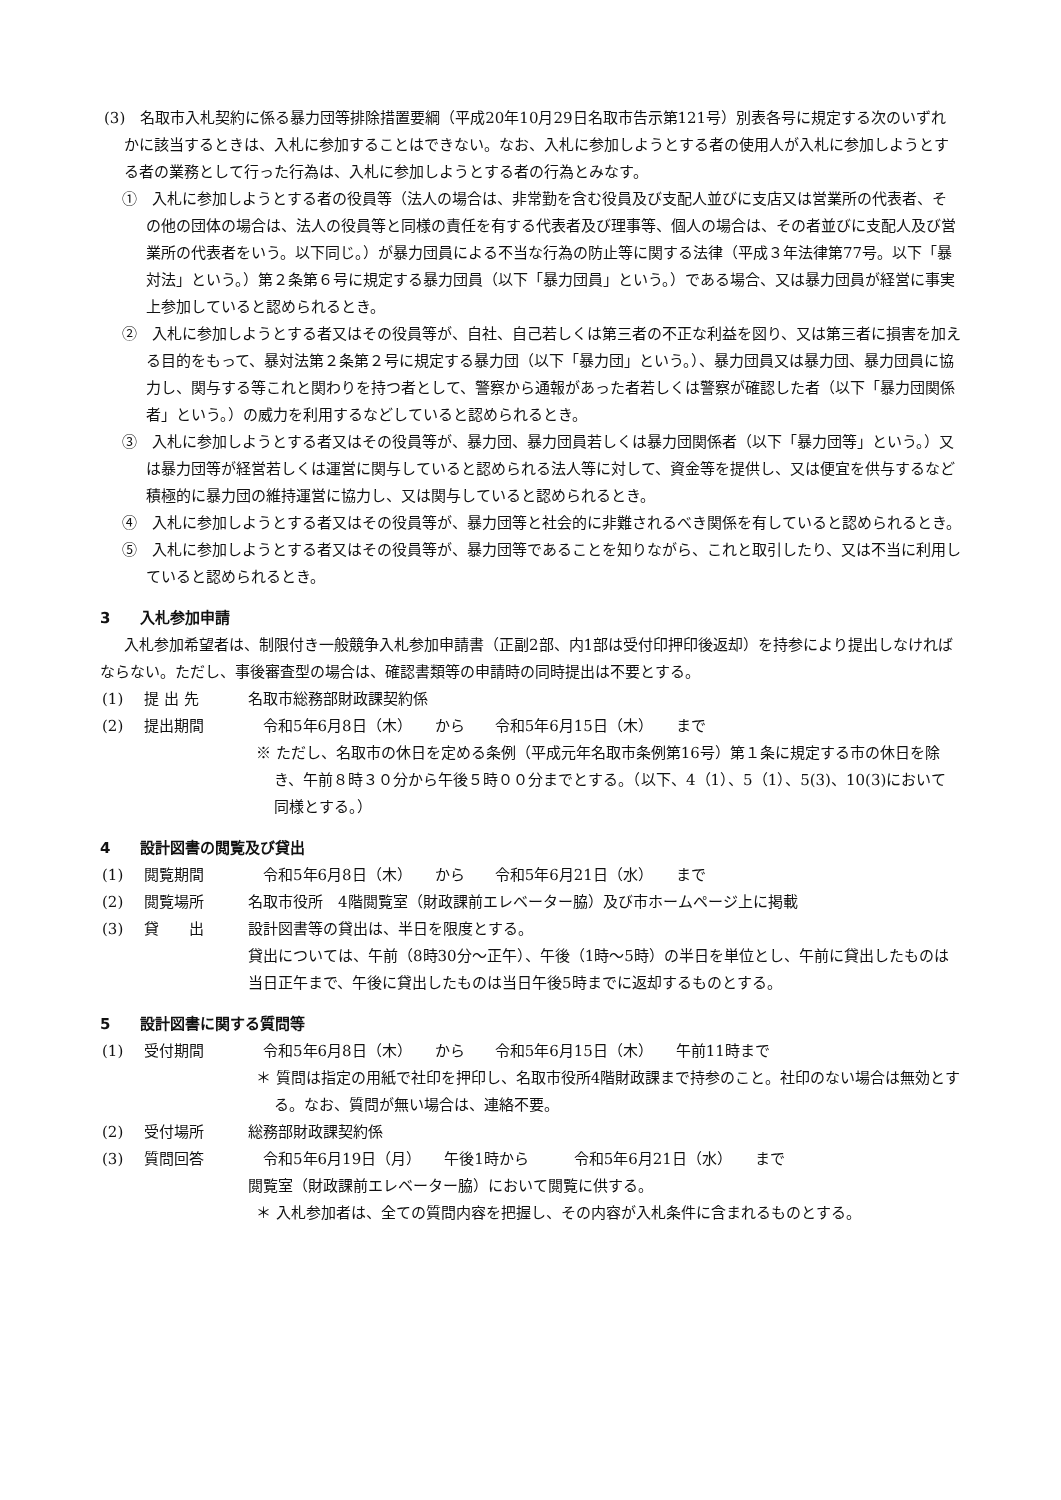(3)　名取市入札契約に係る暴力団等排除措置要綱（平成20年10月29日名取市告示第121号）別表各号に規定する次のいずれかに該当するときは、入札に参加することはできない。なお、入札に参加しようとする者の使用人が入札に参加しようとする者の業務として行った行為は、入札に参加しようとする者の行為とみなす。
①　入札に参加しようとする者の役員等（法人の場合は、非常勤を含む役員及び支配人並びに支店又は営業所の代表者、その他の団体の場合は、法人の役員等と同様の責任を有する代表者及び理事等、個人の場合は、その者並びに支配人及び営業所の代表者をいう。以下同じ。）が暴力団員による不当な行為の防止等に関する法律（平成３年法律第77号。以下「暴対法」という。）第２条第６号に規定する暴力団員（以下「暴力団員」という。）である場合、又は暴力団員が経営に事実上参加していると認められるとき。
②　入札に参加しようとする者又はその役員等が、自社、自己若しくは第三者の不正な利益を図り、又は第三者に損害を加える目的をもって、暴対法第２条第２号に規定する暴力団（以下「暴力団」という。）、暴力団員又は暴力団、暴力団員に協力し、関与する等これと関わりを持つ者として、警察から通報があった者若しくは警察が確認した者（以下「暴力団関係者」という。）の威力を利用するなどしていると認められるとき。
③　入札に参加しようとする者又はその役員等が、暴力団、暴力団員若しくは暴力団関係者（以下「暴力団等」という。）又は暴力団等が経営若しくは運営に関与していると認められる法人等に対して、資金等を提供し、又は便宜を供与するなど積極的に暴力団の維持運営に協力し、又は関与していると認められるとき。
④　入札に参加しようとする者又はその役員等が、暴力団等と社会的に非難されるべき関係を有していると認められるとき。
⑤　入札に参加しようとする者又はその役員等が、暴力団等であることを知りながら、これと取引したり、又は不当に利用していると認められるとき。
3　　入札参加申請
入札参加希望者は、制限付き一般競争入札参加申請書（正副2部、内1部は受付印押印後返却）を持参により提出しなければならない。ただし、事後審査型の場合は、確認書類等の申請時の同時提出は不要とする。
(1) 提 出 先 名取市総務部財政課契約係
(2) 提出期間　令和5年6月8日（木）　　から　　令和5年6月15日（木）　　まで
※ ただし、名取市の休日を定める条例（平成元年名取市条例第16号）第１条に規定する市の休日を除き、午前８時３０分から午後５時００分までとする。（以下、4（1）、5（1）、5(3)、10(3)において同様とする。）
4　　設計図書の閲覧及び貸出
(1) 閲覧期間　令和5年6月8日（木）　　から　　令和5年6月21日（水）　　まで
(2) 閲覧場所 名取市役所　4階閲覧室（財政課前エレベーター脇）及び市ホームページ上に掲載
(3) 貸　　出 設計図書等の貸出は、半日を限度とする。
貸出については、午前（8時30分～正午）、午後（1時～5時）の半日を単位とし、午前に貸出したものは当日正午まで、午後に貸出したものは当日午後5時までに返却するものとする。
5　　設計図書に関する質問等
(1) 受付期間　令和5年6月8日（木）　　から　　令和5年6月15日（木）　　午前11時まで
＊ 質問は指定の用紙で社印を押印し、名取市役所4階財政課まで持参のこと。社印のない場合は無効とする。なお、質問が無い場合は、連絡不要。
(2) 受付場所 総務部財政課契約係
(3) 質問回答　令和5年6月19日（月）　　午後1時から　　　令和5年6月21日（水）　　まで
閲覧室（財政課前エレベーター脇）において閲覧に供する。
＊ 入札参加者は、全ての質問内容を把握し、その内容が入札条件に含まれるものとする。